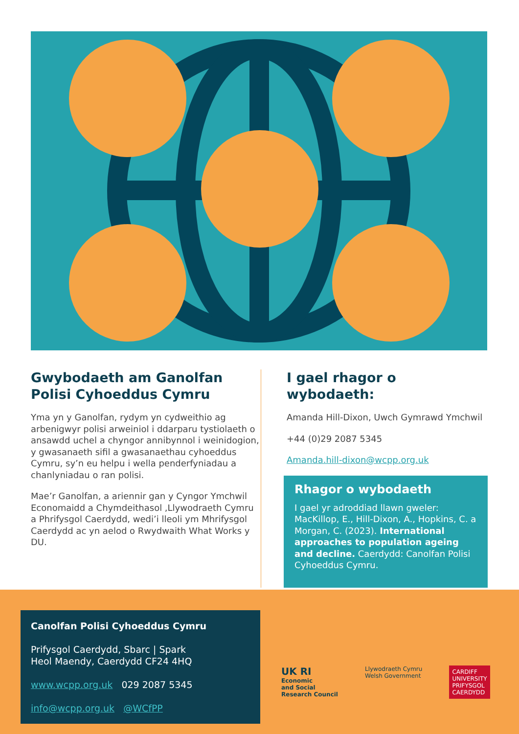Gwybodaeth am Ganolfan Polisi Cyhoeddus Cymru
Yma yn y Ganolfan, rydym yn cydweithio ag arbenigwyr polisi arweiniol i ddarparu tystiolaeth o ansawdd uchel a chyngor annibynnol i weinidogion, y gwasanaeth sifil a gwasanaethau cyhoeddus Cymru, sy’n eu helpu i wella penderfyniadau a chanlyniadau o ran polisi.
Mae’r Ganolfan, a ariennir gan y Cyngor Ymchwil Economaidd a Chymdeithasol ,Llywodraeth Cymru a Phrifysgol Caerdydd, wedi’i lleoli ym Mhrifysgol Caerdydd ac yn aelod o Rwydwaith What Works y DU.
I gael rhagor o wybodaeth:
Amanda Hill-Dixon, Uwch Gymrawd Ymchwil
+44 (0)29 2087 5345
Amanda.hill-dixon@wcpp.org.uk
Rhagor o wybodaeth
I gael yr adroddiad llawn gweler: MacKillop, E., Hill-Dixon, A., Hopkins, C. a Morgan, C. (2023). International approaches to population ageing and decline. Caerdydd: Canolfan Polisi Cyhoeddus Cymru.
Canolfan Polisi Cyhoeddus Cymru
Prifysgol Caerdydd, Sbarc | Spark
Heol Maendy, Caerdydd CF24 4HQ
www.wcpp.org.uk 029 2087 5345
info@wcpp.org.uk @WCfPP
UK RI
Economic
and Social
Research Council
Llywodraeth Cymru
Welsh Government
CARDIFF
UNIVERSITY
PRIFYSGOL
CAERDYDD